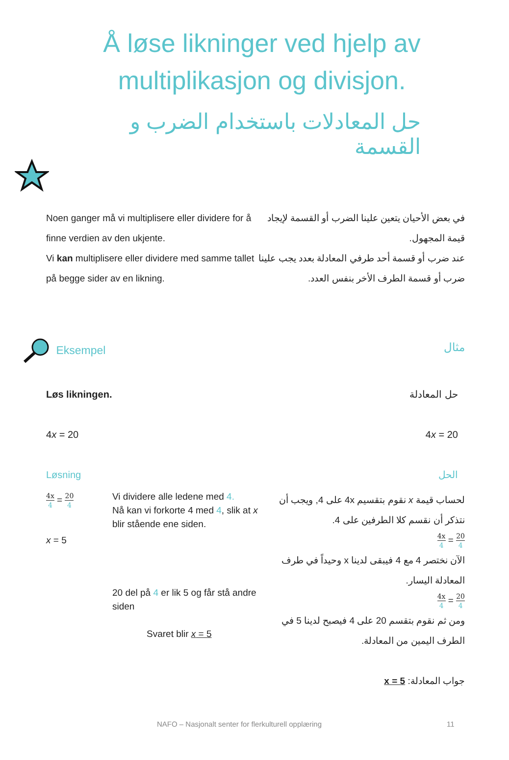Å løse likninger ved hjelp av multiplikasjon og divisjon.
حل المعادلات باستخدام الضرب و القسمة
Noen ganger må vi multiplisere eller dividere for å finne verdien av den ukjente.
Vi kan multiplisere eller dividere med samme tallet på begge sider av en likning.
في بعض الأحيان يتعين علينا الضرب أو القسمة لإيجاد قيمة المجهول.
عند ضرب أو قسمة أحد طرفي المعادلة بعدد يجب علينا ضرب أو قسمة الطرف الأخر بنفس العدد.
Eksempel مثال
Løs likningen.
4x = 20
Løsning
حل المعادلة
4x = 20
الحل
4x 4 = 20 4
x = 5
Vi dividere alle ledene med 4.
Nå kan vi forkorte 4 med 4, slik at x blir stående ene siden.
20 del på 4 er lik 5 og får stå andre siden
Svaret blir x = 5
لحساب قيمة x نقوم بتقسيم 4x على 4, ويجب أن نتذكر أن نقسم كلا الطرفين على 4.
20 4 = 4x 4
الآن نختصر 4 مع 4 فيبقى لدينا x وحيداً في طرف المعادلة اليسار.
20 4 = 4x 4
ومن ثم نقوم بتقسم 20 على 4 فيصبح لدينا 5 في الطرف اليمين من المعادلة.
جواب المعادلة: x = 5
NAFO – Nasjonalt senter for flerkulturell opplæring 11